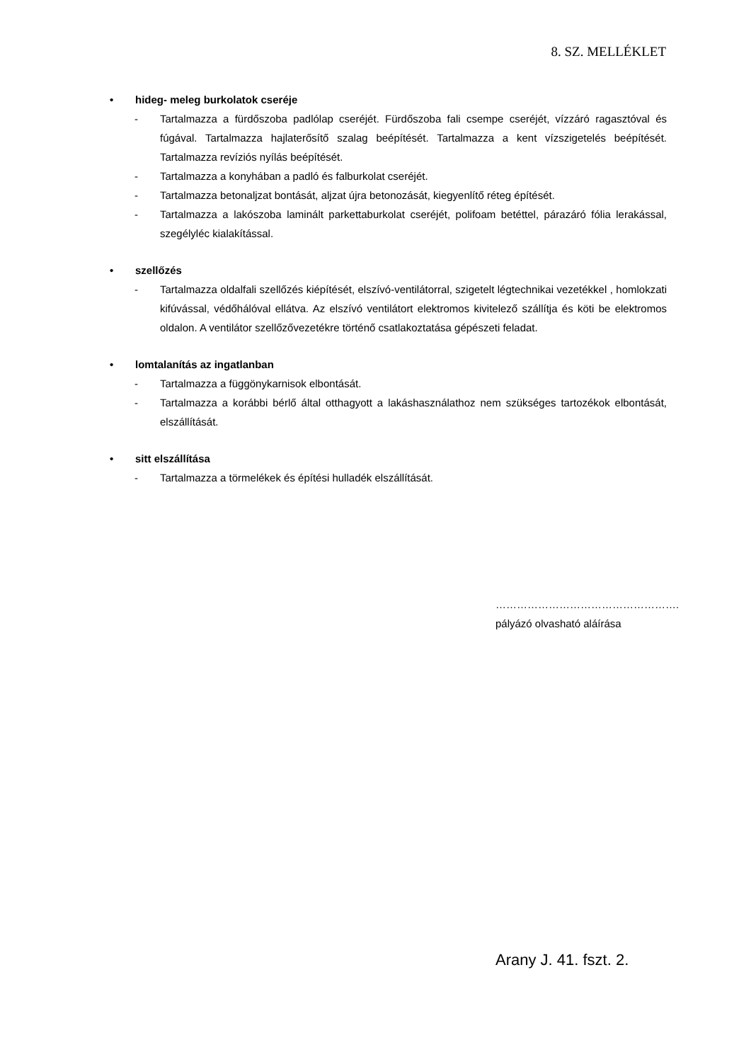8. SZ. MELLÉKLET
• hideg- meleg burkolatok cseréje
- Tartalmazza a fürdőszoba padlólap cseréjét. Fürdőszoba fali csempe cseréjét, vízzáró ragasztóval és fúgával. Tartalmazza hajlaterősítő szalag beépítését. Tartalmazza a kent vízszigetelés beépítését. Tartalmazza revíziós nyílás beépítését.
- Tartalmazza a konyhában a padló és falburkolat cseréjét.
- Tartalmazza betonaljzat bontását, aljzat újra betonozását, kiegyenlítő réteg építését.
- Tartalmazza a lakószoba laminált parkettaburkolat cseréjét, polifoam betéttel, párazáró fólia lerakással, szegélyléc kialakítással.
• szellőzés
- Tartalmazza oldalfali szellőzés kiépítését, elszívó-ventilátorral, szigetelt légtechnikai vezetékkel , homlokzati kifúvással, védőhálóval ellátva. Az elszívó ventilátort elektromos kivitelező szállítja és köti be elektromos oldalon. A ventilátor szellőzővezetékre történő csatlakoztatása gépészeti feladat.
• lomtalanítás az ingatlanban
- Tartalmazza a függönykarnisok elbontását.
- Tartalmazza a korábbi bérlő által otthagyott a lakáshasználathoz nem szükséges tartozékok elbontását, elszállítását.
• sitt elszállítása
- Tartalmazza a törmelékek és építési hulladék elszállítását.
…………………………………………….
pályázó olvasható aláírása
Arany J. 41. fszt. 2.